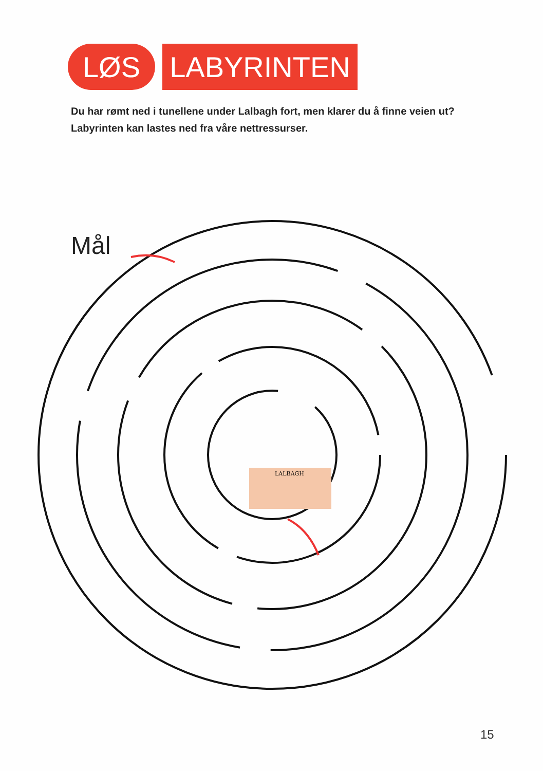LØS LABYRINTEN
Du har rømt ned i tunellene under Lalbagh fort, men klarer du å finne veien ut?
Labyrinten kan lastes ned fra våre nettressurser.
Mål
LALBAGH
15